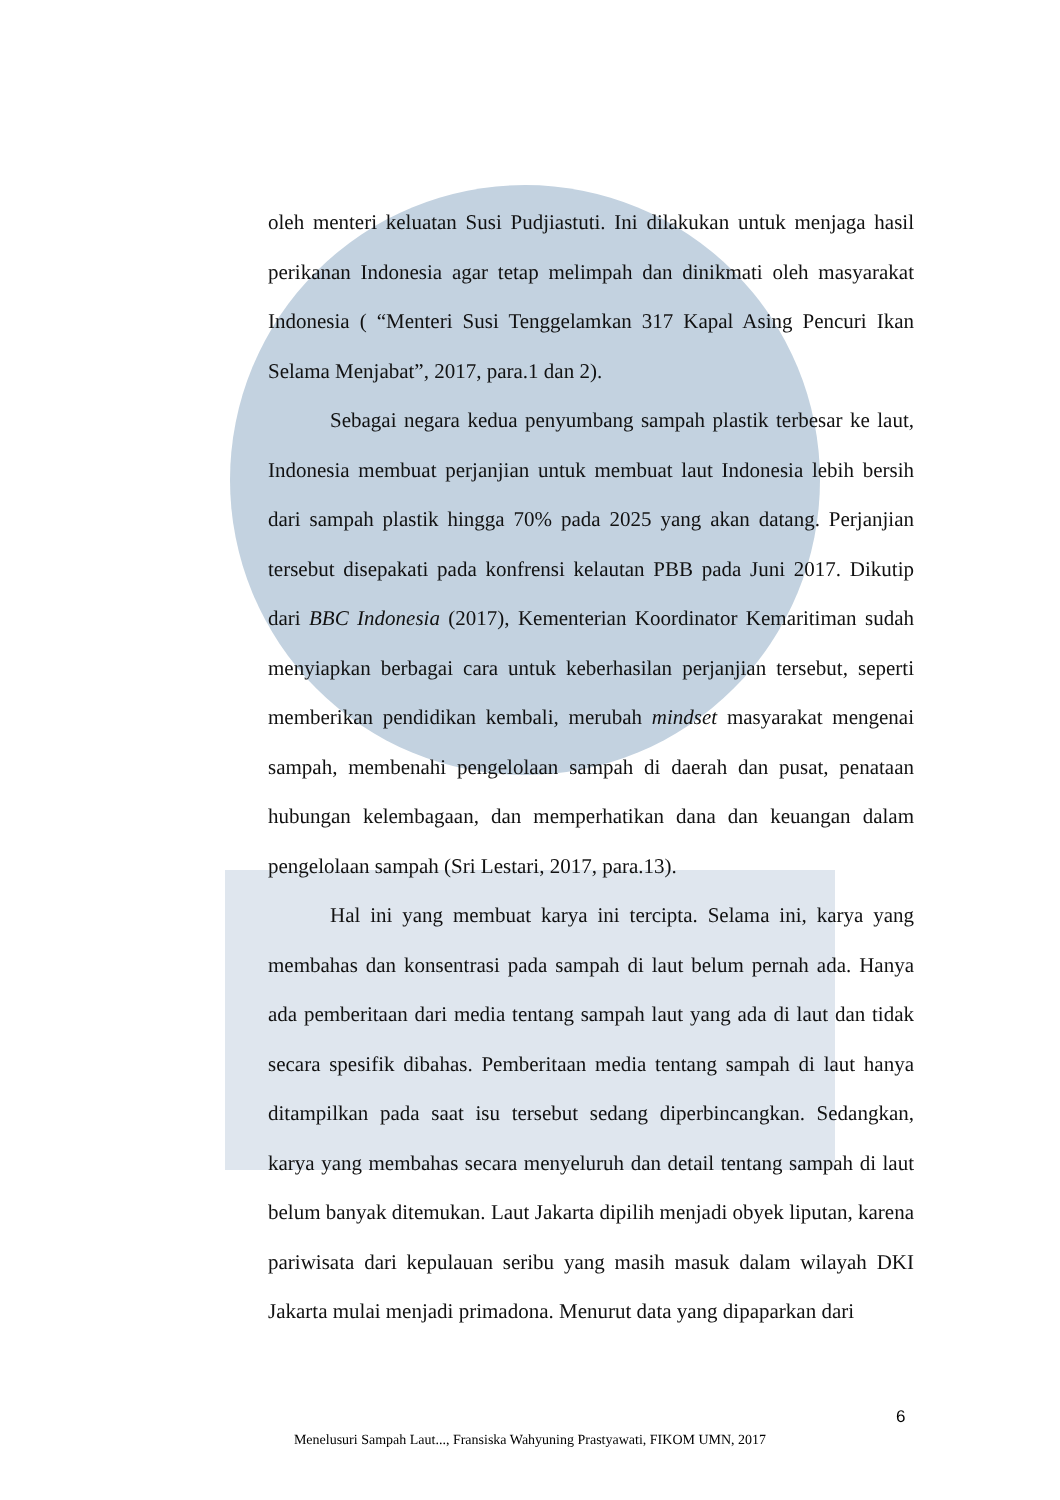oleh menteri keluatan Susi Pudjiastuti. Ini dilakukan untuk menjaga hasil perikanan Indonesia agar tetap melimpah dan dinikmati oleh masyarakat Indonesia ( “Menteri Susi Tenggelamkan 317 Kapal Asing Pencuri Ikan Selama Menjabat”, 2017, para.1 dan 2).
Sebagai negara kedua penyumbang sampah plastik terbesar ke laut, Indonesia membuat perjanjian untuk membuat laut Indonesia lebih bersih dari sampah plastik hingga 70% pada 2025 yang akan datang. Perjanjian tersebut disepakati pada konfrensi kelautan PBB pada Juni 2017. Dikutip dari BBC Indonesia (2017), Kementerian Koordinator Kemaritiman sudah menyiapkan berbagai cara untuk keberhasilan perjanjian tersebut, seperti memberikan pendidikan kembali, merubah mindset masyarakat mengenai sampah, membenahi pengelolaan sampah di daerah dan pusat, penataan hubungan kelembagaan, dan memperhatikan dana dan keuangan dalam pengelolaan sampah (Sri Lestari, 2017, para.13).
Hal ini yang membuat karya ini tercipta. Selama ini, karya yang membahas dan konsentrasi pada sampah di laut belum pernah ada. Hanya ada pemberitaan dari media tentang sampah laut yang ada di laut dan tidak secara spesifik dibahas. Pemberitaan media tentang sampah di laut hanya ditampilkan pada saat isu tersebut sedang diperbincangkan. Sedangkan, karya yang membahas secara menyeluruh dan detail tentang sampah di laut belum banyak ditemukan. Laut Jakarta dipilih menjadi obyek liputan, karena pariwisata dari kepulauan seribu yang masih masuk dalam wilayah DKI Jakarta mulai menjadi primadona. Menurut data yang dipaparkan dari
6
Menelusuri Sampah Laut..., Fransiska Wahyuning Prastyawati, FIKOM UMN, 2017